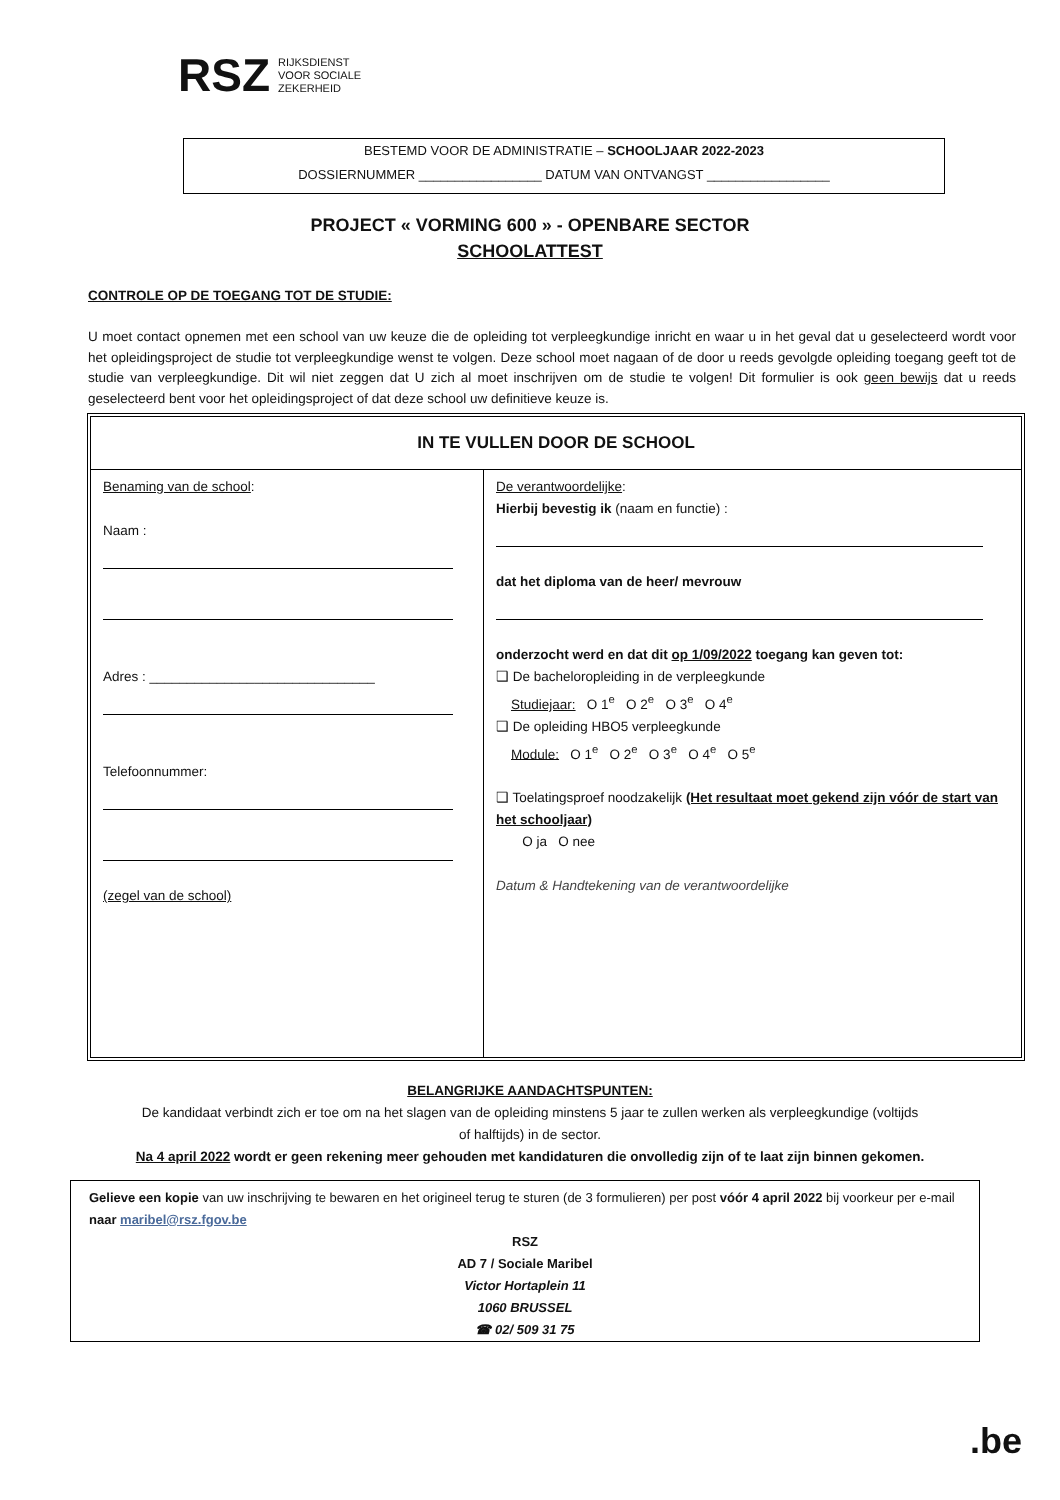RSZ RIJKSDIENST
VOOR SOCIALE
ZEKERHEID
BESTEMD VOOR DE ADMINISTRATIE – SCHOOLJAAR 2022-2023
DOSSIERNUMMER _________________ DATUM VAN ONTVANGST _________________
PROJECT « VORMING 600 » - OPENBARE SECTOR
SCHOOLATTEST
CONTROLE OP DE TOEGANG TOT DE STUDIE:
U moet contact opnemen met een school van uw keuze die de opleiding tot verpleegkundige inricht en waar u in het geval dat u geselecteerd wordt voor het opleidingsproject de studie tot verpleegkundige wenst te volgen. Deze school moet nagaan of de door u reeds gevolgde opleiding toegang geeft tot de studie van verpleegkundige. Dit wil niet zeggen dat U zich al moet inschrijven om de studie te volgen! Dit formulier is ook geen bewijs dat u reeds geselecteerd bent voor het opleidingsproject of dat deze school uw definitieve keuze is.
| IN TE VULLEN DOOR DE SCHOOL | |
| --- | --- |
| Benaming van de school : Naam : Adres : ______________________________ Telefoonnummer: (zegel van de school) | De verantwoordelijke : Hierbij bevestig ik (naam en functie) : dat het diploma van de heer/ mevrouw onderzocht werd en dat dit op 1/09/2022 toegang kan geven tot: ❑ De bacheloropleiding in de verpleegkunde Studiejaar: O 1<sup>e</sup> O 2<sup>e</sup> O 3<sup>e</sup> O 4<sup>e</sup> ❑ De opleiding HBO5 verpleegkunde Module: O 1<sup>e</sup> O 2<sup>e</sup> O 3<sup>e</sup> O 4<sup>e</sup> O 5<sup>e</sup> ❑ Toelatingsproef noodzakelijk (Het resultaat moet gekend zijn vóór de start van het schooljaar) O ja O nee Datum & Handtekening van de verantwoordelijke |
BELANGRIJKE AANDACHTSPUNTEN:
De kandidaat verbindt zich er toe om na het slagen van de opleiding minstens 5 jaar te zullen werken als verpleegkundige (voltijds
of halftijds) in de sector.
Na 4 april 2022 wordt er geen rekening meer gehouden met kandidaturen die onvolledig zijn of te laat zijn binnen gekomen.
Gelieve een kopie van uw inschrijving te bewaren en het origineel terug te sturen (de 3 formulieren) per post vóór 4 april 2022 bij voorkeur per e-mail naar maribel@rsz.fgov.be
RSZ
AD 7 / Sociale Maribel
Victor Hortaplein 11
1060 BRUSSEL
☎ 02/ 509 31 75
.be